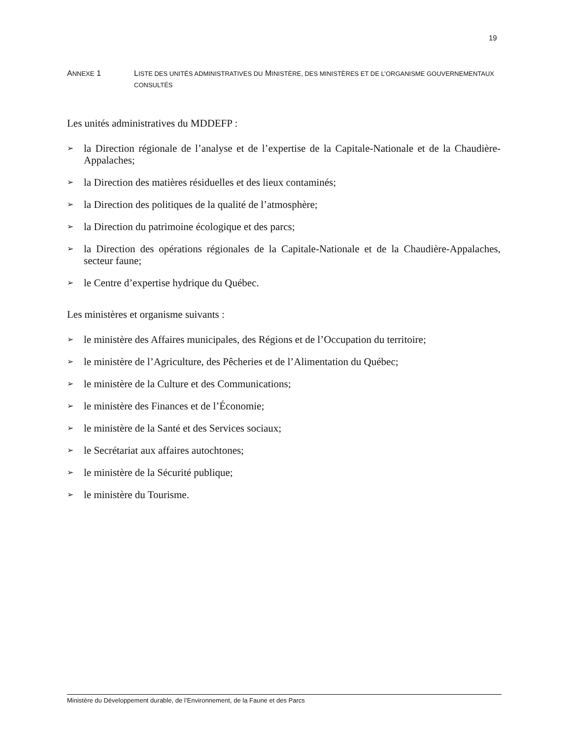19
ANNEXE 1 LISTE DES UNITÉS ADMINISTRATIVES DU MINISTÈRE, DES MINISTÈRES ET DE L’ORGANISME GOUVERNEMENTAUX CONSULTÉS
Les unités administratives du MDDEFP :
➢ la Direction régionale de l’analyse et de l’expertise de la Capitale-Nationale et de la Chaudière-Appalaches;
➢ la Direction des matières résiduelles et des lieux contaminés;
➢ la Direction des politiques de la qualité de l’atmosphère;
➢ la Direction du patrimoine écologique et des parcs;
➢ la Direction des opérations régionales de la Capitale-Nationale et de la Chaudière-Appalaches, secteur faune;
➢ le Centre d’expertise hydrique du Québec.
Les ministères et organisme suivants :
➢ le ministère des Affaires municipales, des Régions et de l’Occupation du territoire;
➢ le ministère de l’Agriculture, des Pêcheries et de l’Alimentation du Québec;
➢ le ministère de la Culture et des Communications;
➢ le ministère des Finances et de l’Économie;
➢ le ministère de la Santé et des Services sociaux;
➢ le Secrétariat aux affaires autochtones;
➢ le ministère de la Sécurité publique;
➢ le ministère du Tourisme.
Ministère du Développement durable, de l’Environnement, de la Faune et des Parcs